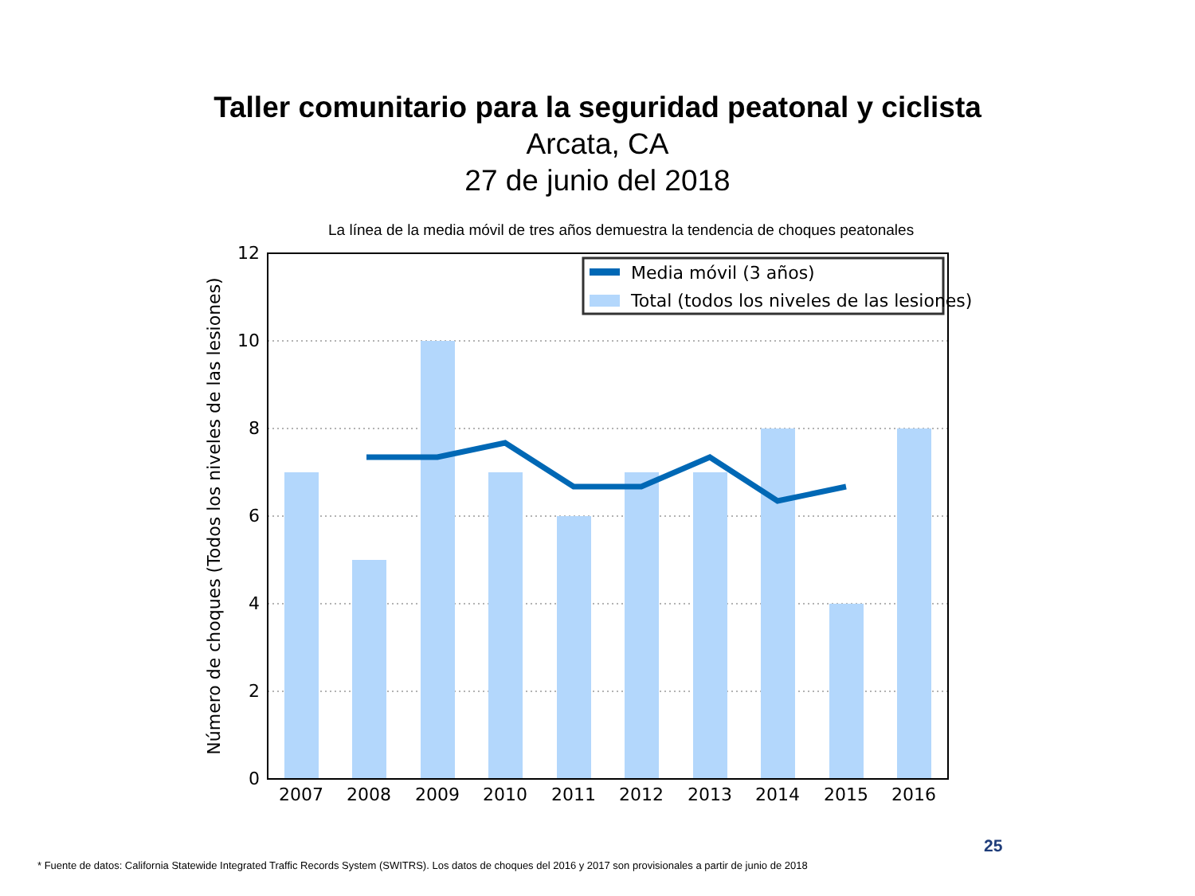Taller comunitario para la seguridad peatonal y ciclista
Arcata, CA
27 de junio del 2018
La línea de la media móvil de tres años demuestra la tendencia de choques peatonales
Media móvil (3 años)
Total (todos los niveles de las lesiones)
12
10
8
6
4
2
0
2007
2008
2009
2010
2011
2012
2013
2014
2015
2016
Número de choques (Todos los niveles de las lesiones)
25
* Fuente de datos: California Statewide Integrated Traffic Records System (SWITRS). Los datos de choques del 2016 y 2017 son provisionales a partir de junio de 2018